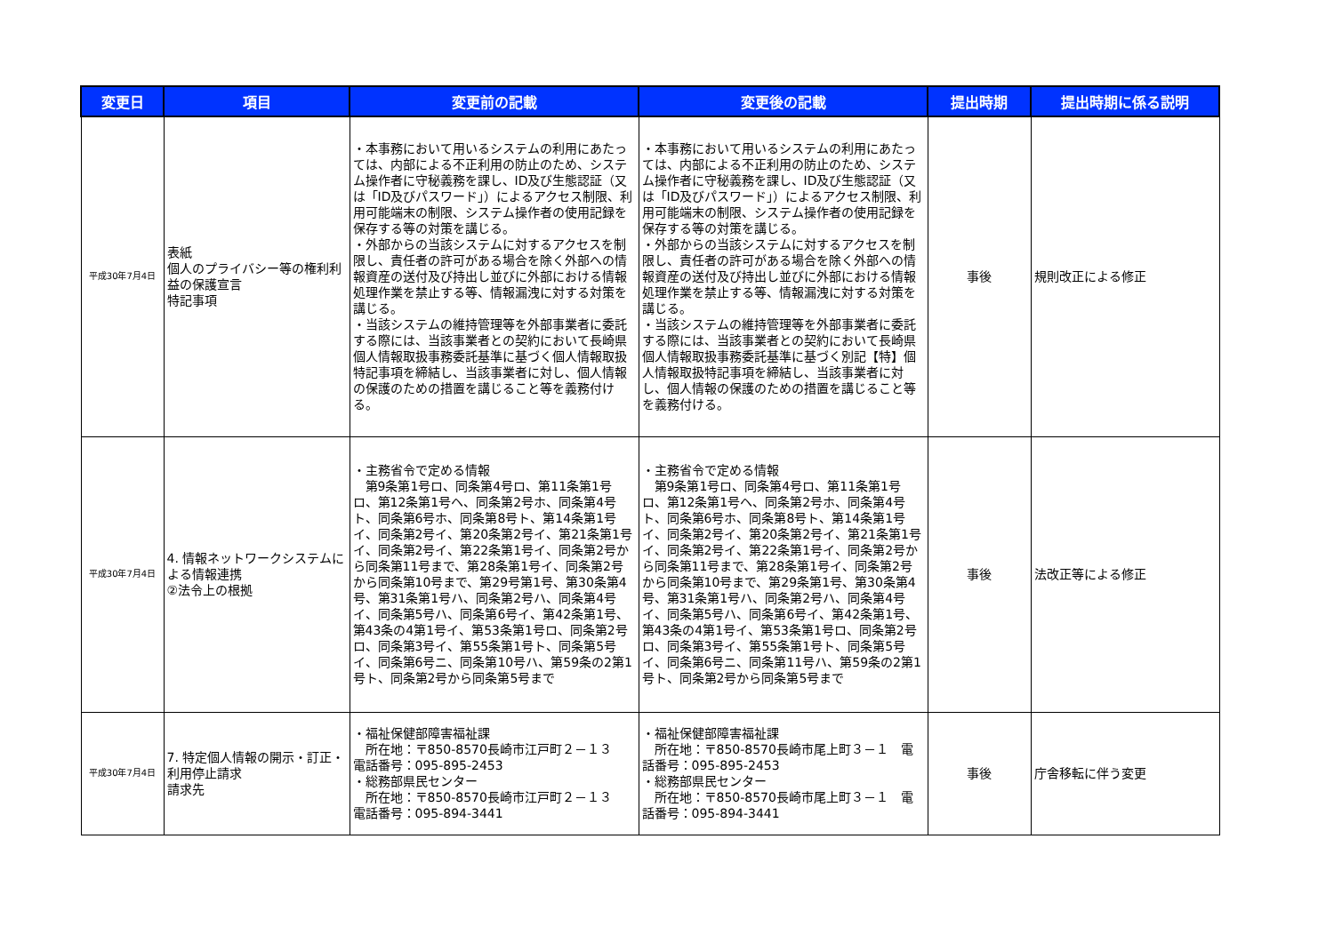| 変更日 | 項目 | 変更前の記載 | 変更後の記載 | 提出時期 | 提出時期に係る説明 |
| --- | --- | --- | --- | --- | --- |
| 平成30年7月4日 | 表紙 個人のプライバシー等の権利利益の保護宣言 特記事項 | ・本事務において用いるシステムの利用にあたっては、内部による不正利用の防止のため、システム操作者に守秘義務を課し、ID及び生態認証（又は「ID及びパスワード」）によるアクセス制限、利用可能端末の制限、システム操作者の使用記録を保存する等の対策を講じる。 ・外部からの当該システムに対するアクセスを制限し、責任者の許可がある場合を除く外部への情報資産の送付及び持出し並びに外部における情報処理作業を禁止する等、情報漏洩に対する対策を講じる。 ・当該システムの維持管理等を外部事業者に委託する際には、当該事業者との契約において長崎県個人情報取扱事務委託基準に基づく個人情報取扱特記事項を締結し、当該事業者に対し、個人情報の保護のための措置を講じること等を義務付ける。 | ・本事務において用いるシステムの利用にあたっては、内部による不正利用の防止のため、システム操作者に守秘義務を課し、ID及び生態認証（又は「ID及びパスワード」）によるアクセス制限、利用可能端末の制限、システム操作者の使用記録を保存する等の対策を講じる。 ・外部からの当該システムに対するアクセスを制限し、責任者の許可がある場合を除く外部への情報資産の送付及び持出し並びに外部における情報処理作業を禁止する等、情報漏洩に対する対策を講じる。 ・当該システムの維持管理等を外部事業者に委託する際には、当該事業者との契約において長崎県個人情報取扱事務委託基準に基づく別記【特】個人情報取扱特記事項を締結し、当該事業者に対し、個人情報の保護のための措置を講じること等を義務付ける。 | 事後 | 規則改正による修正 |
| 平成30年7月4日 | 4. 情報ネットワークシステムによる情報連携 ②法令上の根拠 | ・主務省令で定める情報 第9条第1号ロ、同条第4号ロ、第11条第1号ロ、第12条第1号ヘ、同条第2号ホ、同条第4号ト、同条第6号ホ、同条第8号ト、第14条第1号イ、同条第2号イ、第20条第2号イ、第21条第1号イ、同条第2号イ、第22条第1号イ、同条第2号から同条第11号まで、第28条第1号イ、同条第2号から同条第10号まで、第29号第1号、第30条第4号、第31条第1号ハ、同条第2号ハ、同条第4号イ、同条第5号ハ、同条第6号イ、第42条第1号、第43条の4第1号イ、第53条第1号ロ、同条第2号ロ、同条第3号イ、第55条第1号ト、同条第5号イ、同条第6号ニ、同条第10号ハ、第59条の2第1号ト、同条第2号から同条第5号まで | ・主務省令で定める情報 第9条第1号ロ、同条第4号ロ、第11条第1号ロ、第12条第1号ヘ、同条第2号ホ、同条第4号ト、同条第6号ホ、同条第8号ト、第14条第1号イ、同条第2号イ、第20条第2号イ、第21条第1号イ、同条第2号イ、第22条第1号イ、同条第2号から同条第11号まで、第28条第1号イ、同条第2号から同条第10号まで、第29条第1号、第30条第4号、第31条第1号ハ、同条第2号ハ、同条第4号イ、同条第5号ハ、同条第6号イ、第42条第1号、第43条の4第1号イ、第53条第1号ロ、同条第2号ロ、同条第3号イ、第55条第1号ト、同条第5号イ、同条第6号ニ、同条第11号ハ、第59条の2第1号ト、同条第2号から同条第5号まで | 事後 | 法改正等による修正 |
| 平成30年7月4日 | 7. 特定個人情報の開示・訂正・利用停止請求 請求先 | ・福祉保健部障害福祉課 所在地：〒850-8570長崎市江戸町２－１３ 電話番号：095-895-2453 ・総務部県民センター 所在地：〒850-8570長崎市江戸町２－１３ 電話番号：095-894-3441 | ・福祉保健部障害福祉課 所在地：〒850-8570長崎市尾上町３－１ 電話番号：095-895-2453 ・総務部県民センター 所在地：〒850-8570長崎市尾上町３－１ 電話番号：095-894-3441 | 事後 | 庁舎移転に伴う変更 |